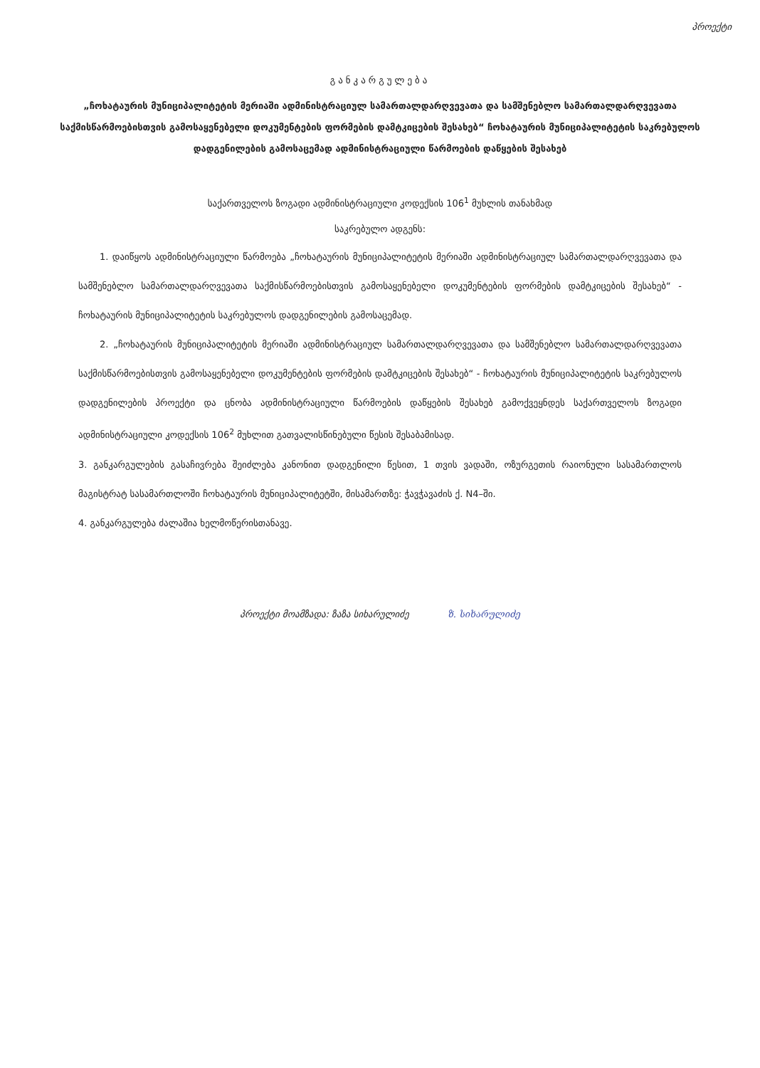პროექტი
განკარგულება
„ჩოხატაურის მუნიციპალიტეტის მერიაში ადმინისტრაციულ სამართალდარღვევათა და სამშენებლო სამართალდარღვევათა საქმისწარმოებისთვის გამოსაყენებელი დოკუმენტების ფორმების დამტკიცების შესახებ“ ჩოხატაურის მუნიციპალიტეტის საკრებულოს დადგენილების გამოსაცემად ადმინისტრაციული წარმოების დაწყების შესახებ
საქართველოს ზოგადი ადმინისტრაციული კოდექსის 106<sup>1</sup> მუხლის თანახმად
საკრებულო ადგენს:
1. დაიწყოს ადმინისტრაციული წარმოება „ჩოხატაურის მუნიციპალიტეტის მერიაში ადმინისტრაციულ სამართალდარღვევათა და სამშენებლო სამართალდარღვევათა საქმისწარმოებისთვის გამოსაყენებელი დოკუმენტების ფორმების დამტკიცების შესახებ“ - ჩოხატაურის მუნიციპალიტეტის საკრებულოს დადგენილების გამოსაცემად.
2. „ჩოხატაურის მუნიციპალიტეტის მერიაში ადმინისტრაციულ სამართალდარღვევათა და სამშენებლო სამართალდარღვევათა საქმისწარმოებისთვის გამოსაყენებელი დოკუმენტების ფორმების დამტკიცების შესახებ“ - ჩოხატაურის მუნიციპალიტეტის საკრებულოს დადგენილების პროექტი და ცნობა ადმინისტრაციული წარმოების დაწყების შესახებ გამოქვეყნდეს საქართველოს ზოგადი ადმინისტრაციული კოდექსის 106<sup>2</sup> მუხლით გათვალისწინებული წესის შესაბამისად.
3. განკარგულების გასაჩივრება შეიძლება კანონით დადგენილი წესით, 1 თვის ვადაში, ოზურგეთის რაიონული სასამართლოს მაგისტრატ სასამართლოში ჩოხატაურის მუნიციპალიტეტში, მისამართზე: ჭავჭავაძის ქ. N4–ში.
4. განკარგულება ძალაშია ხელმოწერისთანავე.
პროექტი მოამზადა: ზაზა სიხარულიძე ზ. სიხარულიძე